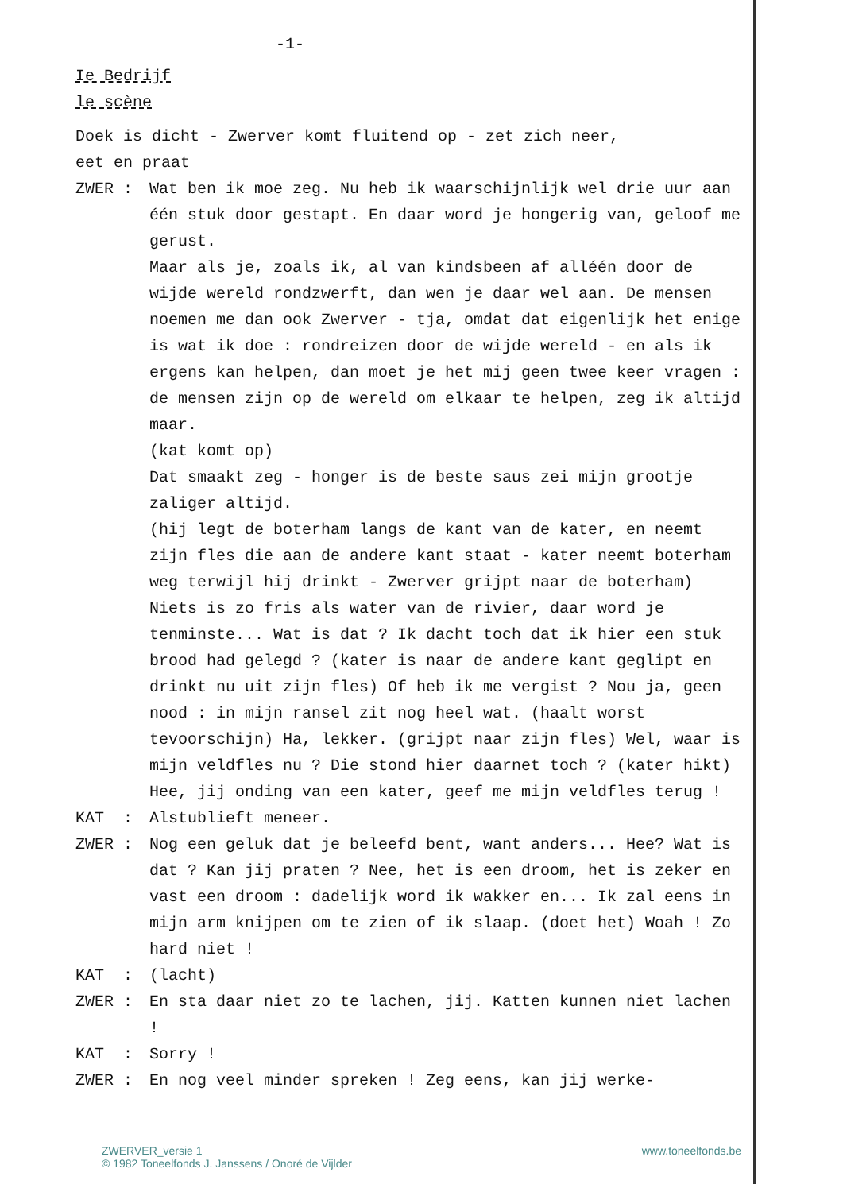-1-
Ie Bedrijf
le scène
Doek is dicht - Zwerver komt fluitend op - zet zich neer,
eet en praat
ZWER : Wat ben ik moe zeg. Nu heb ik waarschijnlijk wel drie uur aan één stuk door gestapt. En daar word je hongerig van, geloof me gerust.
Maar als je, zoals ik, al van kindsbeen af alléén door de wijde wereld rondzwerft, dan wen je daar wel aan. De mensen noemen me dan ook Zwerver - tja, omdat dat eigenlijk het enige is wat ik doe : rondreizen door de wijde wereld - en als ik ergens kan helpen, dan moet je het mij geen twee keer vragen : de mensen zijn op de wereld om elkaar te helpen, zeg ik altijd maar.
(kat komt op)
Dat smaakt zeg - honger is de beste saus zei mijn grootje zaliger altijd.
(hij legt de boterham langs de kant van de kater, en neemt zijn fles die aan de andere kant staat - kater neemt boterham weg terwijl hij drinkt - Zwerver grijpt naar de boterham)
Niets is zo fris als water van de rivier, daar word je tenminste... Wat is dat ? Ik dacht toch dat ik hier een stuk brood had gelegd ? (kater is naar de andere kant geglipt en drinkt nu uit zijn fles) Of heb ik me vergist ? Nou ja, geen nood : in mijn ransel zit nog heel wat. (haalt worst tevoorschijn) Ha, lekker. (grijpt naar zijn fles) Wel, waar is mijn veldfles nu ? Die stond hier daarnet toch ? (kater hikt) Hee, jij onding van een kater, geef me mijn veldfles terug !
KAT : Alstublieft meneer.
ZWER : Nog een geluk dat je beleefd bent, want anders... Hee? Wat is dat ? Kan jij praten ? Nee, het is een droom, het is zeker en vast een droom : dadelijk word ik wakker en... Ik zal eens in mijn arm knijpen om te zien of ik slaap. (doet het) Woah ! Zo hard niet !
KAT : (lacht)
ZWER : En sta daar niet zo te lachen, jij. Katten kunnen niet lachen !
KAT : Sorry !
ZWER : En nog veel minder spreken ! Zeg eens, kan jij werke-
ZWERVER_versie 1
© 1982 Toneelfonds J. Janssens / Onoré de Vijlder
www.toneelfonds.be